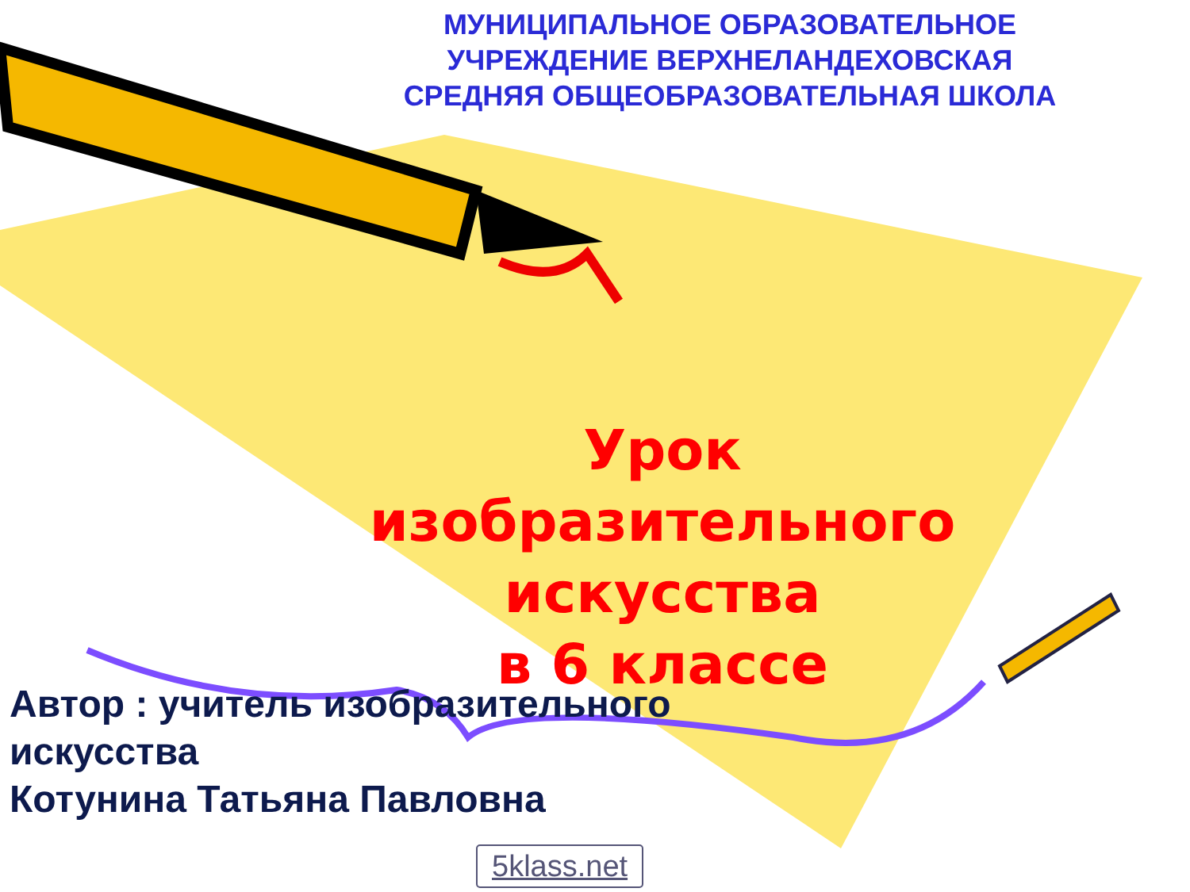МУНИЦИПАЛЬНОЕ ОБРАЗОВАТЕЛЬНОЕ УЧРЕЖДЕНИЕ ВЕРХНЕЛАНДЕХОВСКАЯ СРЕДНЯЯ ОБЩЕОБРАЗОВАТЕЛЬНАЯ ШКОЛА
Урок изобразительного искусства
в 6 классе
Автор : учитель изобразительного искусства
Котунина Татьяна Павловна
5klass.net